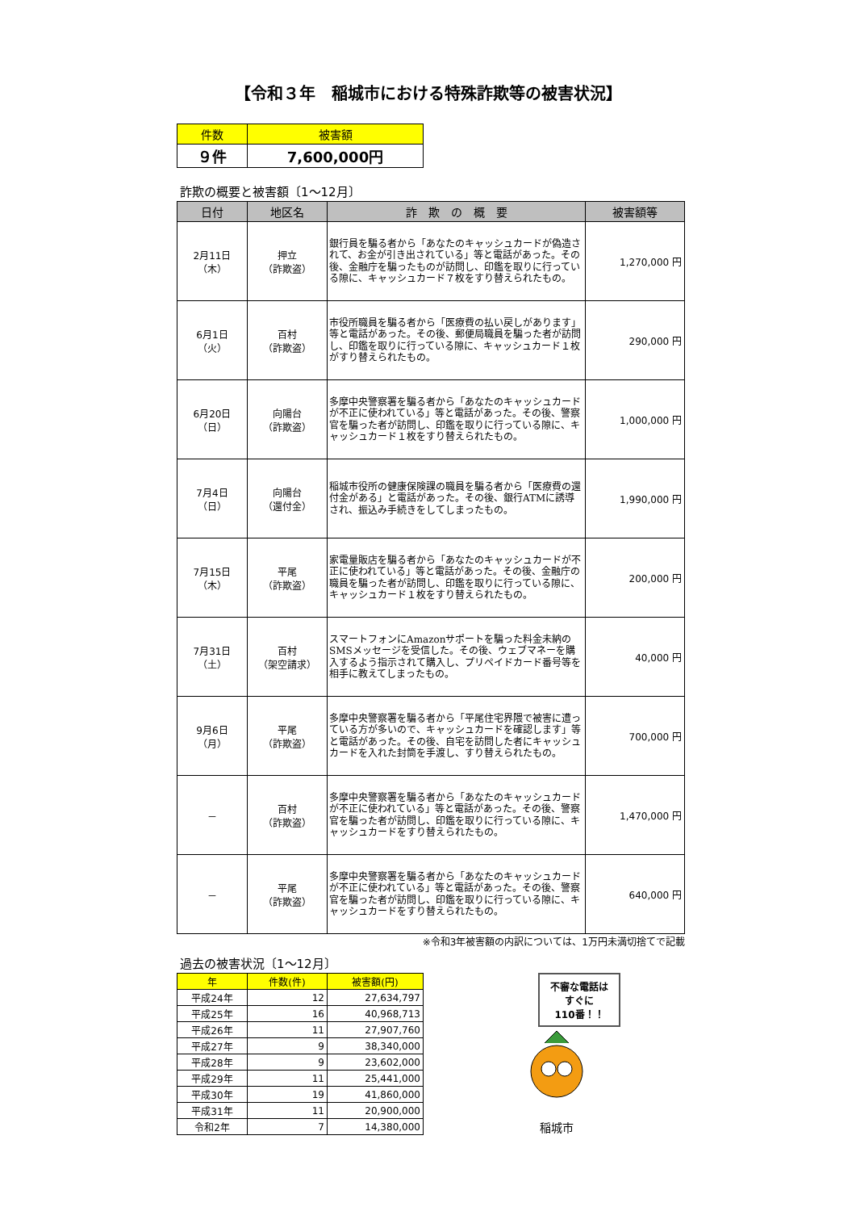【令和３年　稲城市における特殊詐欺等の被害状況】
| 件数 | 被害額 |
| --- | --- |
| ９件 | 7,600,000円 |
詐欺の概要と被害額〔1～12月〕
| 日付 | 地区名 | 詐 欺 の 概 要 | 被害額等 |
| --- | --- | --- | --- |
| 2月11日 （木） | 押立 （詐欺盗） | 銀行員を騙る者から「あなたのキャッシュカードが偽造されて、お金が引き出されている」等と電話があった。その後、金融庁を騙ったものが訪問し、印鑑を取りに行っている隙に、キャッシュカード７枚をすり替えられたもの。 | 1,270,000 円 |
| 6月1日 （火） | 百村 （詐欺盗） | 市役所職員を騙る者から「医療費の払い戻しがあります」等と電話があった。その後、郵便局職員を騙った者が訪問し、印鑑を取りに行っている隙に、キャッシュカード１枚がすり替えられたもの。 | 290,000 円 |
| 6月20日 （日） | 向陽台 （詐欺盗） | 多摩中央警察署を騙る者から「あなたのキャッシュカードが不正に使われている」等と電話があった。その後、警察官を騙った者が訪問し、印鑑を取りに行っている隙に、キャッシュカード１枚をすり替えられたもの。 | 1,000,000 円 |
| 7月4日 （日） | 向陽台 （還付金） | 稲城市役所の健康保険課の職員を騙る者から「医療費の還付金がある」と電話があった。その後、銀行ATMに誘導され、振込み手続きをしてしまったもの。 | 1,990,000 円 |
| 7月15日 （木） | 平尾 （詐欺盗） | 家電量販店を騙る者から「あなたのキャッシュカードが不正に使われている」等と電話があった。その後、金融庁の職員を騙った者が訪問し、印鑑を取りに行っている隙に、キャッシュカード１枚をすり替えられたもの。 | 200,000 円 |
| 7月31日 （土） | 百村 （架空請求） | スマートフォンにAmazonサポートを騙った料金未納のSMSメッセージを受信した。その後、ウェブマネーを購入するよう指示されて購入し、プリペイドカード番号等を相手に教えてしまったもの。 | 40,000 円 |
| 9月6日 （月） | 平尾 （詐欺盗） | 多摩中央警察署を騙る者から「平尾住宅界隈で被害に遭っている方が多いので、キャッシュカードを確認します」等と電話があった。その後、自宅を訪問した者にキャッシュカードを入れた封筒を手渡し、すり替えられたもの。 | 700,000 円 |
| － | 百村 （詐欺盗） | 多摩中央警察署を騙る者から「あなたのキャッシュカードが不正に使われている」等と電話があった。その後、警察官を騙った者が訪問し、印鑑を取りに行っている隙に、キャッシュカードをすり替えられたもの。 | 1,470,000 円 |
| － | 平尾 （詐欺盗） | 多摩中央警察署を騙る者から「あなたのキャッシュカードが不正に使われている」等と電話があった。その後、警察官を騙った者が訪問し、印鑑を取りに行っている隙に、キャッシュカードをすり替えられたもの。 | 640,000 円 |
※令和3年被害額の内訳については、1万円未満切捨てで記載
過去の被害状況〔1～12月〕
| 年 | 件数(件) | 被害額(円) |
| --- | --- | --- |
| 平成24年 | 12 | 27,634,797 |
| 平成25年 | 16 | 40,968,713 |
| 平成26年 | 11 | 27,907,760 |
| 平成27年 | 9 | 38,340,000 |
| 平成28年 | 9 | 23,602,000 |
| 平成29年 | 11 | 25,441,000 |
| 平成30年 | 19 | 41,860,000 |
| 平成31年 | 11 | 20,900,000 |
| 令和2年 | 7 | 14,380,000 |
不審な電話は
すぐに
110番！！
稲城市